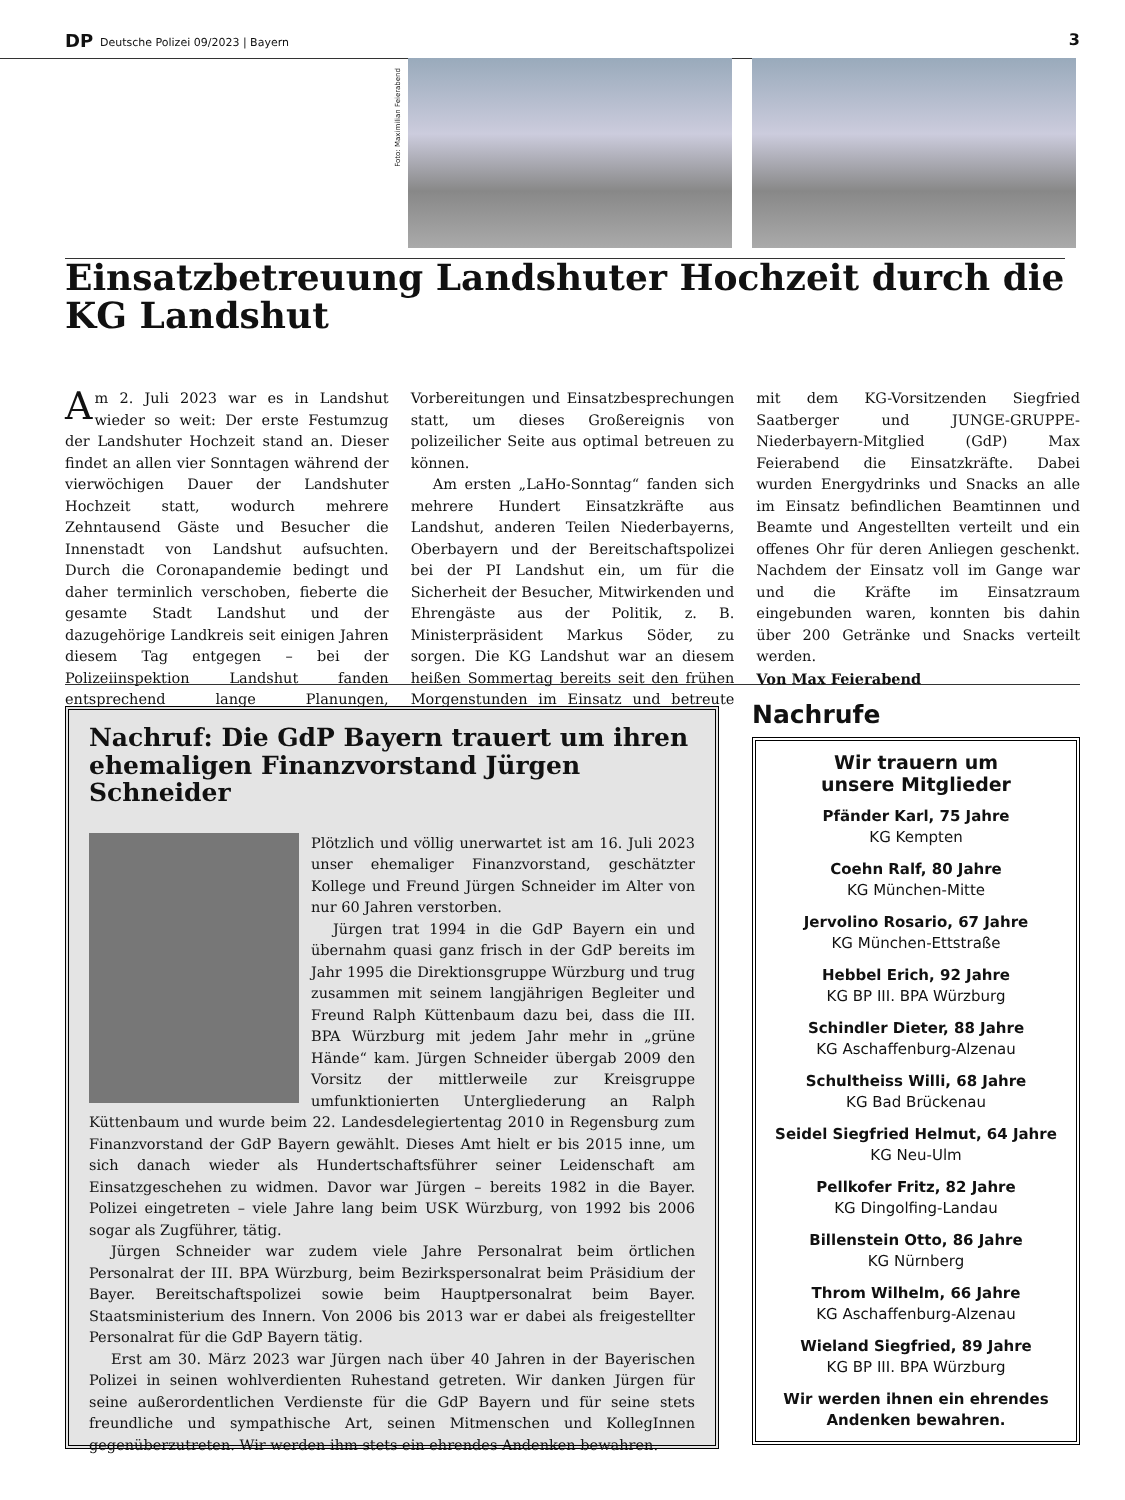DP Deutsche Polizei 09/2023 | Bayern
3
Foto: Maximilian Feierabend
Einsatzbetreuung Landshuter Hochzeit durch die KG Landshut
Am 2. Juli 2023 war es in Landshut wieder so weit: Der erste Festumzug der Landshuter Hochzeit stand an. Dieser findet an allen vier Sonntagen während der vierwöchigen Dauer der Landshuter Hochzeit statt, wodurch mehrere Zehntausend Gäste und Besucher die Innenstadt von Landshut aufsuchten. Durch die Coronapandemie bedingt und daher terminlich verschoben, fieberte die gesamte Stadt Landshut und der dazugehörige Landkreis seit einigen Jahren diesem Tag entgegen – bei der Polizeiinspektion Landshut fanden entsprechend lange Planungen, Vorbereitungen und Einsatzbesprechungen statt, um dieses Großereignis von polizeilicher Seite aus optimal betreuen zu können.
Am ersten „LaHo-Sonntag“ fanden sich mehrere Hundert Einsatzkräfte aus Landshut, anderen Teilen Niederbayerns, Oberbayern und der Bereitschaftspolizei bei der PI Landshut ein, um für die Sicherheit der Besucher, Mitwirkenden und Ehrengäste aus der Politik, z. B. Ministerpräsident Markus Söder, zu sorgen. Die KG Landshut war an diesem heißen Sommertag bereits seit den frühen Morgenstunden im Einsatz und betreute mit dem KG-Vorsitzenden Siegfried Saatberger und JUNGE-GRUPPE-Niederbayern-Mitglied (GdP) Max Feierabend die Einsatzkräfte. Dabei wurden Energydrinks und Snacks an alle im Einsatz befindlichen Beamtinnen und Beamte und Angestellten verteilt und ein offenes Ohr für deren Anliegen geschenkt. Nachdem der Einsatz voll im Gange war und die Kräfte im Einsatzraum eingebunden waren, konnten bis dahin über 200 Getränke und Snacks verteilt werden.
Von Max Feierabend
Nachruf: Die GdP Bayern trauert um ihren ehemaligen Finanzvorstand Jürgen Schneider
Plötzlich und völlig unerwartet ist am 16. Juli 2023 unser ehemaliger Finanzvorstand, geschätzter Kollege und Freund Jürgen Schneider im Alter von nur 60 Jahren verstorben.
Jürgen trat 1994 in die GdP Bayern ein und übernahm quasi ganz frisch in der GdP bereits im Jahr 1995 die Direktionsgruppe Würzburg und trug zusammen mit seinem langjährigen Begleiter und Freund Ralph Küttenbaum dazu bei, dass die III. BPA Würzburg mit jedem Jahr mehr in „grüne Hände“ kam. Jürgen Schneider übergab 2009 den Vorsitz der mittlerweile zur Kreisgruppe umfunktionierten Untergliederung an Ralph Küttenbaum und wurde beim 22. Landesdelegiertentag 2010 in Regensburg zum Finanzvorstand der GdP Bayern gewählt. Dieses Amt hielt er bis 2015 inne, um sich danach wieder als Hundertschaftsführer seiner Leidenschaft am Einsatzgeschehen zu widmen. Davor war Jürgen – bereits 1982 in die Bayer. Polizei eingetreten – viele Jahre lang beim USK Würzburg, von 1992 bis 2006 sogar als Zugführer, tätig.
Jürgen Schneider war zudem viele Jahre Personalrat beim örtlichen Personalrat der III. BPA Würzburg, beim Bezirkspersonalrat beim Präsidium der Bayer. Bereitschaftspolizei sowie beim Hauptpersonalrat beim Bayer. Staatsministerium des Innern. Von 2006 bis 2013 war er dabei als freigestellter Personalrat für die GdP Bayern tätig.
Erst am 30. März 2023 war Jürgen nach über 40 Jahren in der Bayerischen Polizei in seinen wohlverdienten Ruhestand getreten. Wir danken Jürgen für seine außerordentlichen Verdienste für die GdP Bayern und für seine stets freundliche und sympathische Art, seinen Mitmenschen und KollegInnen gegenüberzutreten. Wir werden ihm stets ein ehrendes Andenken bewahren.
Nachrufe
Wir trauern um
unsere Mitglieder
Pfänder Karl, 75 Jahre
KG Kempten
Coehn Ralf, 80 Jahre
KG München-Mitte
Jervolino Rosario, 67 Jahre
KG München-Ettstraße
Hebbel Erich, 92 Jahre
KG BP III. BPA Würzburg
Schindler Dieter, 88 Jahre
KG Aschaffenburg-Alzenau
Schultheiss Willi, 68 Jahre
KG Bad Brückenau
Seidel Siegfried Helmut, 64 Jahre
KG Neu-Ulm
Pellkofer Fritz, 82 Jahre
KG Dingolfing-Landau
Billenstein Otto, 86 Jahre
KG Nürnberg
Throm Wilhelm, 66 Jahre
KG Aschaffenburg-Alzenau
Wieland Siegfried, 89 Jahre
KG BP III. BPA Würzburg
Wir werden ihnen ein ehrendes Andenken bewahren.